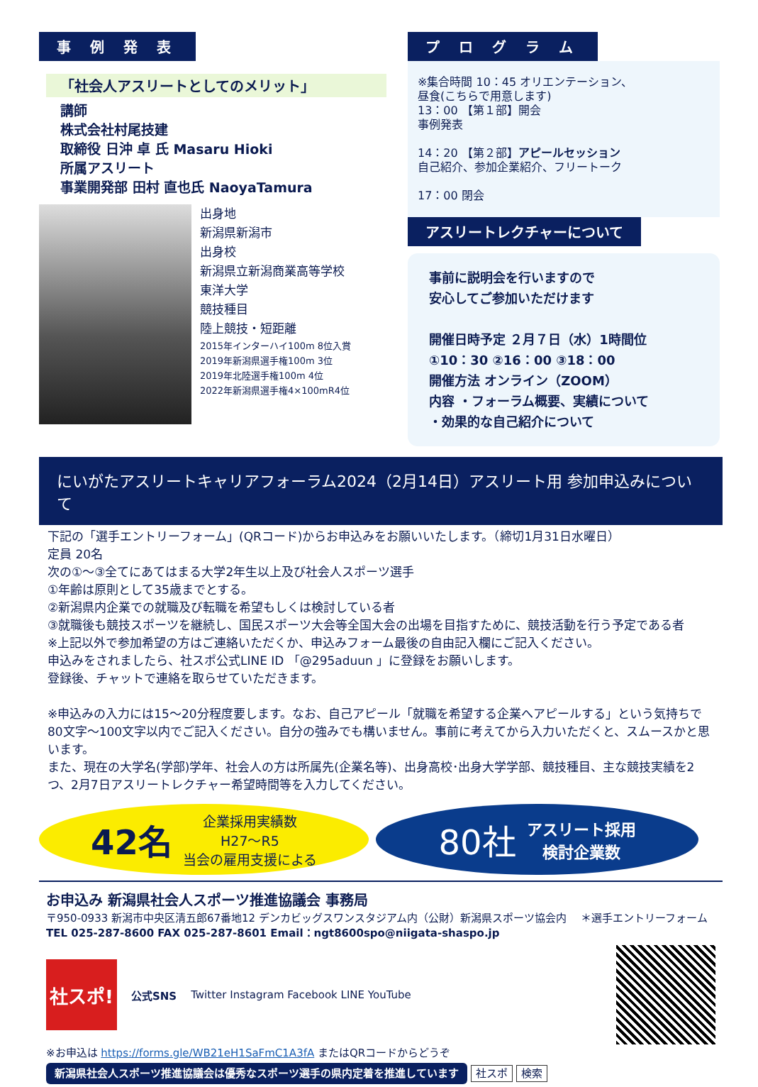事 例 発 表
「社会人アスリートとしてのメリット」
講師
株式会社村尾技建
取締役 日沖 卓 氏 Masaru Hioki
所属アスリート
事業開発部 田村 直也氏 NaoyaTamura
出身地
新潟県新潟市
出身校
新潟県立新潟商業高等学校
東洋大学
競技種目
陸上競技・短距離
2015年インターハイ100m 8位入賞
2019年新潟県選手権100m 3位
2019年北陸選手権100m 4位
2022年新潟県選手権4×100mR4位
プ ロ グ ラ ム
※集合時間 10：45 オリエンテーション、
昼食(こちらで用意します)
13：00 【第１部】開会
事例発表
14：20 【第２部】アピールセッション
自己紹介、参加企業紹介、フリートーク
17：00 閉会
アスリートレクチャーについて
事前に説明会を行いますので
安心してご参加いただけます
開催日時予定 ２月７日（水）1時間位
①10：30 ②16：00 ③18：00
開催方法 オンライン（ZOOM）
内容 ・フォーラム概要、実績について
・効果的な自己紹介について
にいがたアスリートキャリアフォーラム2024（2月14日）アスリート用 参加申込みについて
下記の「選手エントリーフォーム」(QRコード)からお申込みをお願いいたします。（締切1月31日水曜日）
定員 20名
次の①～③全てにあてはまる大学2年生以上及び社会人スポーツ選手
①年齢は原則として35歳までとする。
②新潟県内企業での就職及び転職を希望もしくは検討している者
③就職後も競技スポーツを継続し、国民スポーツ大会等全国大会の出場を目指すために、競技活動を行う予定である者
※上記以外で参加希望の方はご連絡いただくか、申込みフォーム最後の自由記入欄にご記入ください。
申込みをされましたら、社スポ公式LINE ID 「@295aduun 」に登録をお願いします。
登録後、チャットで連絡を取らせていただきます。
※申込みの入力には15～20分程度要します。なお、自己アピール「就職を希望する企業へアピールする」という気持ちで80文字～100文字以内でご記入ください。自分の強みでも構いません。事前に考えてから入力いただくと、スムースかと思います。
また、現在の大学名(学部)学年、社会人の方は所属先(企業名等)、出身高校･出身大学学部、競技種目、主な競技実績を2つ、2月7日アスリートレクチャー希望時間等を入力してください。
42名 企業採用実績数
H27～R5
当会の雇用支援による
80社 アスリート採用
検討企業数
お申込み 新潟県社会人スポーツ推進協議会 事務局
〒950-0933 新潟市中央区清五郎67番地12 デンカビッグスワンスタジアム内（公財）新潟県スポーツ協会内 　＊選手エントリーフォーム
TEL 025-287-8600 FAX 025-287-8601 Email：ngt8600spo@niigata-shaspo.jp
社スポ!
公式SNS Twitter Instagram Facebook LINE YouTube
※お申込は https://forms.gle/WB21eH1SaFmC1A3fA またはQRコードからどうぞ
新潟県社会人スポーツ推進協議会は優秀なスポーツ選手の県内定着を推進しています 社スポ 検索